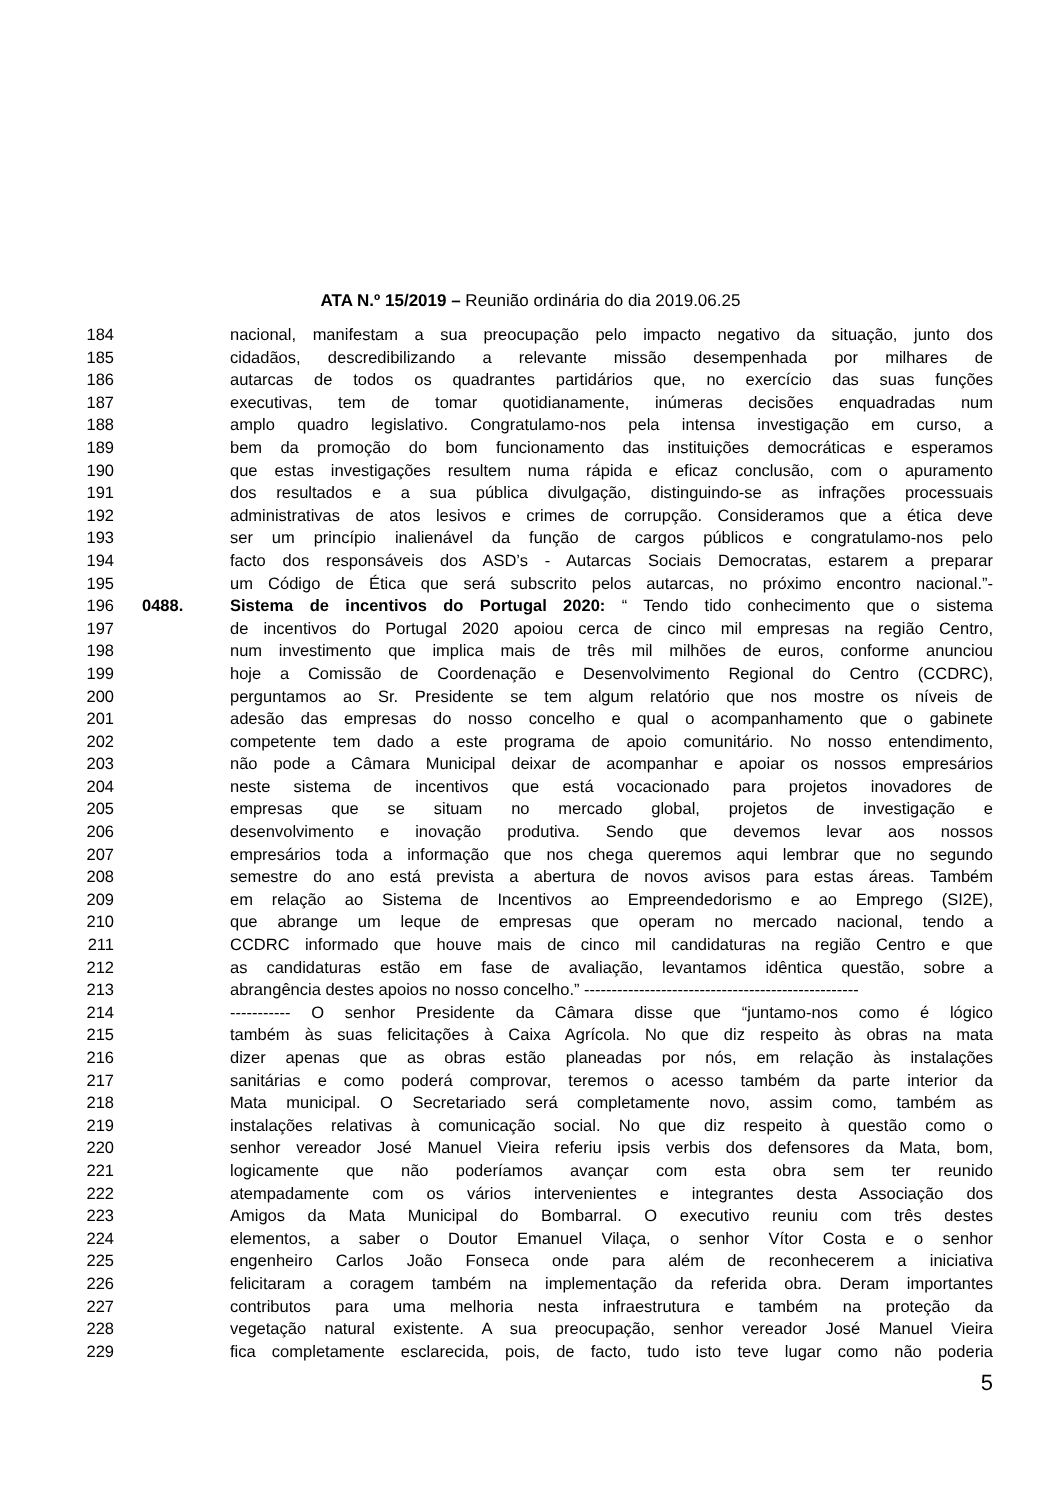ATA N.º 15/2019 – Reunião ordinária do dia 2019.06.25
184 nacional, manifestam a sua preocupação pelo impacto negativo da situação, junto dos
185 cidadãos, descredibilizando a relevante missão desempenhada por milhares de
186 autarcas de todos os quadrantes partidários que, no exercício das suas funções
187 executivas, tem de tomar quotidianamente, inúmeras decisões enquadradas num
188 amplo quadro legislativo. Congratulamo-nos pela intensa investigação em curso, a
189 bem da promoção do bom funcionamento das instituições democráticas e esperamos
190 que estas investigações resultem numa rápida e eficaz conclusão, com o apuramento
191 dos resultados e a sua pública divulgação, distinguindo-se as infrações processuais
192 administrativas de atos lesivos e crimes de corrupção. Consideramos que a ética deve
193 ser um princípio inalienável da função de cargos públicos e congratulamo-nos pelo
194 facto dos responsáveis dos ASD’s - Autarcas Sociais Democratas, estarem a preparar
195 um Código de Ética que será subscrito pelos autarcas, no próximo encontro nacional.”-
196 0488. Sistema de incentivos do Portugal 2020: “ Tendo tido conhecimento que o sistema
197 de incentivos do Portugal 2020 apoiou cerca de cinco mil empresas na região Centro,
198 num investimento que implica mais de três mil milhões de euros, conforme anunciou
199 hoje a Comissão de Coordenação e Desenvolvimento Regional do Centro (CCDRC),
200 perguntamos ao Sr. Presidente se tem algum relatório que nos mostre os níveis de
201 adesão das empresas do nosso concelho e qual o acompanhamento que o gabinete
202 competente tem dado a este programa de apoio comunitário. No nosso entendimento,
203 não pode a Câmara Municipal deixar de acompanhar e apoiar os nossos empresários
204 neste sistema de incentivos que está vocacionado para projetos inovadores de
205 empresas que se situam no mercado global, projetos de investigação e
206 desenvolvimento e inovação produtiva. Sendo que devemos levar aos nossos
207 empresários toda a informação que nos chega queremos aqui lembrar que no segundo
208 semestre do ano está prevista a abertura de novos avisos para estas áreas. Também
209 em relação ao Sistema de Incentivos ao Empreendedorismo e ao Emprego (SI2E),
210 que abrange um leque de empresas que operam no mercado nacional, tendo a
211 CCDRC informado que houve mais de cinco mil candidaturas na região Centro e que
212 as candidaturas estão em fase de avaliação, levantamos idêntica questão, sobre a
213 abrangência destes apoios no nosso concelho.” --------------------------------------------------
214 ----------- O senhor Presidente da Câmara disse que “juntamo-nos como é lógico
215 também às suas felicitações à Caixa Agrícola. No que diz respeito às obras na mata
216 dizer apenas que as obras estão planeadas por nós, em relação às instalações
217 sanitárias e como poderá comprovar, teremos o acesso também da parte interior da
218 Mata municipal. O Secretariado será completamente novo, assim como, também as
219 instalações relativas à comunicação social. No que diz respeito à questão como o
220 senhor vereador José Manuel Vieira referiu ipsis verbis dos defensores da Mata, bom,
221 logicamente que não poderíamos avançar com esta obra sem ter reunido
222 atempadamente com os vários intervenientes e integrantes desta Associação dos
223 Amigos da Mata Municipal do Bombarral. O executivo reuniu com três destes
224 elementos, a saber o Doutor Emanuel Vilaça, o senhor Vítor Costa e o senhor
225 engenheiro Carlos João Fonseca onde para além de reconhecerem a iniciativa
226 felicitaram a coragem também na implementação da referida obra. Deram importantes
227 contributos para uma melhoria nesta infraestrutura e também na proteção da
228 vegetação natural existente. A sua preocupação, senhor vereador José Manuel Vieira
229 fica completamente esclarecida, pois, de facto, tudo isto teve lugar como não poderia
5